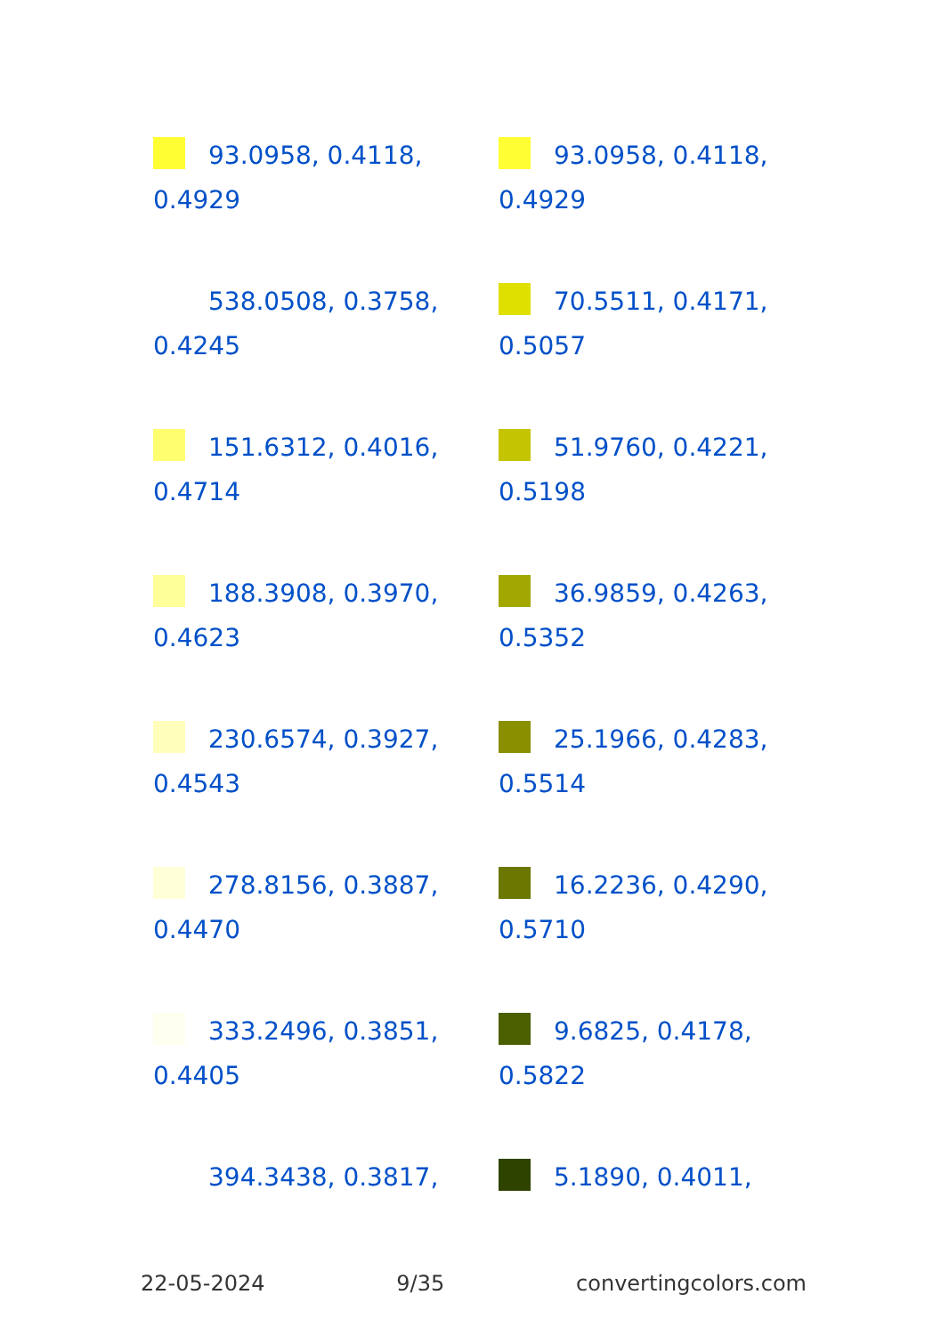93.0958, 0.4118, 0.4929
93.0958, 0.4118, 0.4929
538.0508, 0.3758, 0.4245
70.5511, 0.4171, 0.5057
151.6312, 0.4016, 0.4714
51.9760, 0.4221, 0.5198
188.3908, 0.3970, 0.4623
36.9859, 0.4263, 0.5352
230.6574, 0.3927, 0.4543
25.1966, 0.4283, 0.5514
278.8156, 0.3887, 0.4470
16.2236, 0.4290, 0.5710
333.2496, 0.3851, 0.4405
9.6825, 0.4178, 0.5822
394.3438, 0.3817,
5.1890, 0.4011,
22-05-2024 9/35 convertingcolors.com